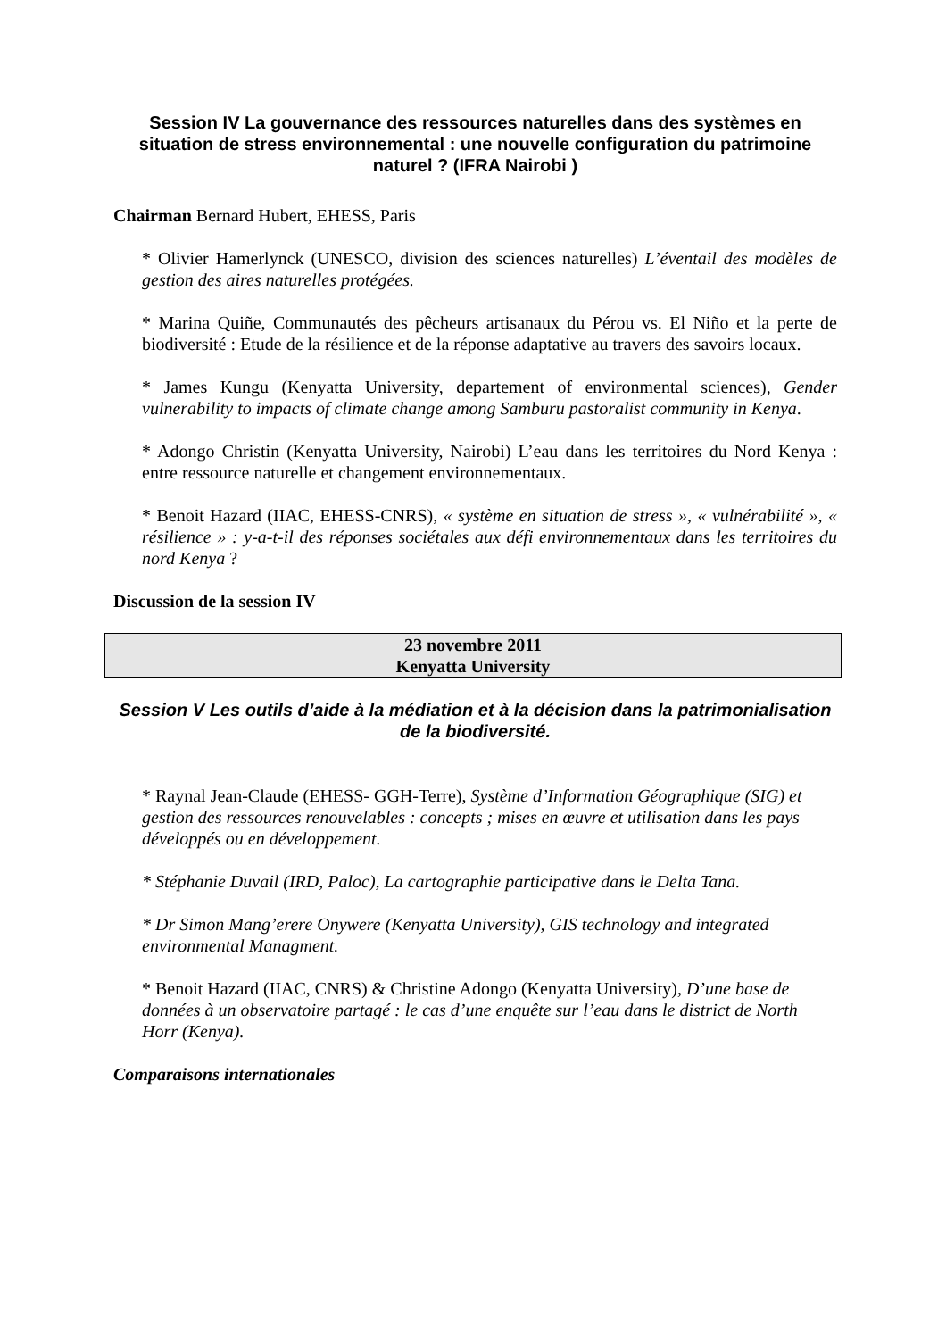Session IV La gouvernance des ressources naturelles dans des systèmes en situation de stress environnemental : une nouvelle configuration du patrimoine naturel ? (IFRA Nairobi )
Chairman Bernard Hubert, EHESS, Paris
* Olivier Hamerlynck (UNESCO, division des sciences naturelles) L’éventail des modèles de gestion des aires naturelles protégées.
* Marina Quiñe, Communautés des pêcheurs artisanaux du Pérou vs. El Niño et la perte de biodiversité : Etude de la résilience et de la réponse adaptative au travers des savoirs locaux.
* James Kungu (Kenyatta University, departement of environmental sciences), Gender vulnerability to impacts of climate change among Samburu pastoralist community in Kenya.
* Adongo Christin (Kenyatta University, Nairobi) L’eau dans les territoires du Nord Kenya : entre ressource naturelle et changement environnementaux.
* Benoit Hazard (IIAC, EHESS-CNRS), « système en situation de stress », « vulnérabilité », « résilience » : y-a-t-il des réponses sociétales aux défi environnementaux dans les territoires du nord Kenya ?
Discussion de la session IV
23 novembre 2011
Kenyatta University
Session V Les outils d’aide à la médiation et à la décision dans la patrimonialisation de la biodiversité.
* Raynal Jean-Claude (EHESS- GGH-Terre), Système d’Information Géographique (SIG) et gestion des ressources renouvelables : concepts ; mises en œuvre et utilisation dans les pays développés ou en développement.
* Stéphanie Duvail (IRD, Paloc), La cartographie participative dans le Delta Tana.
* Dr Simon Mang’erere Onywere (Kenyatta University), GIS technology and integrated environmental Managment.
* Benoit Hazard (IIAC, CNRS) & Christine Adongo (Kenyatta University), D’une base de données à un observatoire partagé : le cas d’une enquête sur l’eau dans le district de North Horr (Kenya).
Comparaisons internationales